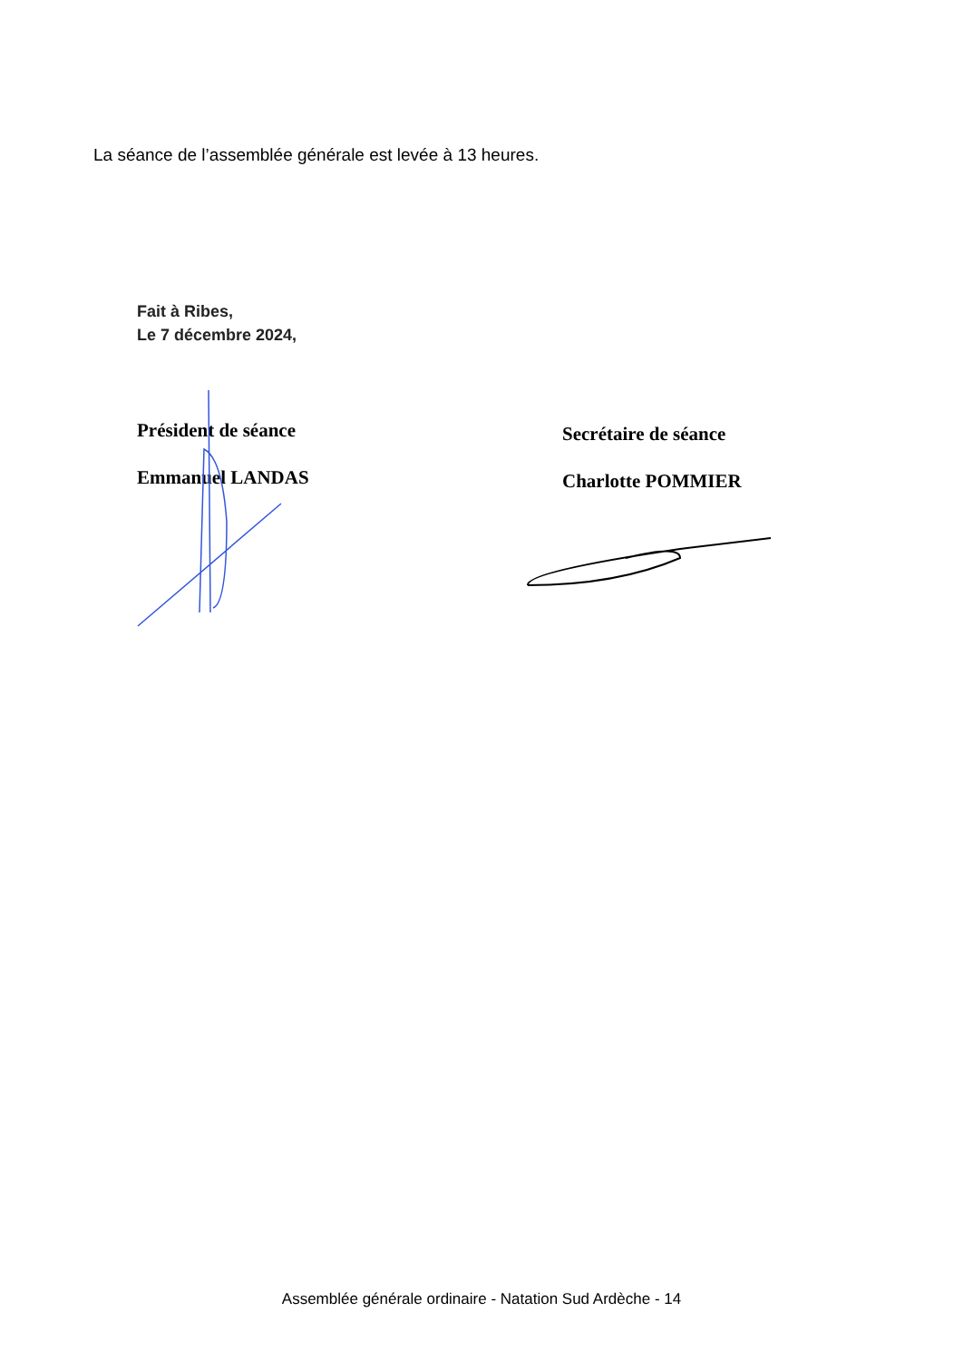La séance de l’assemblée générale est levée à 13 heures.
Fait à Ribes,
Le 7 décembre 2024,
Président de séance
Emmanuel LANDAS
Secrétaire de séance
Charlotte POMMIER
Assemblée générale ordinaire - Natation Sud Ardèche - 14